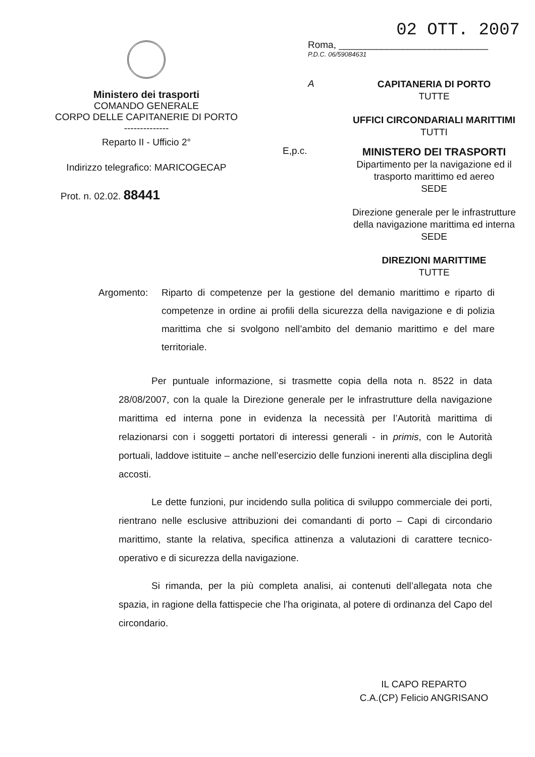Ministero dei trasporti
COMANDO GENERALE
CORPO DELLE CAPITANERIE DI PORTO
--------------
Reparto II - Ufficio 2°
Indirizzo telegrafico: MARICOGECAP
Prot. n. 02.02. 88441
02 OTT. 2007
Roma, ____________________________
P.D.C. 06/59084631
A
CAPITANERIA DI PORTO
TUTTE
UFFICI CIRCONDARIALI MARITTIMI
TUTTI
E,p.c.
MINISTERO DEI TRASPORTI
Dipartimento per la navigazione ed il trasporto marittimo ed aereo
SEDE
Direzione generale per le infrastrutture della navigazione marittima ed interna
SEDE
DIREZIONI MARITTIME
TUTTE
Argomento: Riparto di competenze per la gestione del demanio marittimo e riparto di competenze in ordine ai profili della sicurezza della navigazione e di polizia marittima che si svolgono nell’ambito del demanio marittimo e del mare territoriale.
Per puntuale informazione, si trasmette copia della nota n. 8522 in data 28/08/2007, con la quale la Direzione generale per le infrastrutture della navigazione marittima ed interna pone in evidenza la necessità per l’Autorità marittima di relazionarsi con i soggetti portatori di interessi generali - in primis, con le Autorità portuali, laddove istituite – anche nell’esercizio delle funzioni inerenti alla disciplina degli accosti.
Le dette funzioni, pur incidendo sulla politica di sviluppo commerciale dei porti, rientrano nelle esclusive attribuzioni dei comandanti di porto – Capi di circondario marittimo, stante la relativa, specifica attinenza a valutazioni di carattere tecnico-operativo e di sicurezza della navigazione.
Si rimanda, per la più completa analisi, ai contenuti dell’allegata nota che spazia, in ragione della fattispecie che l’ha originata, al potere di ordinanza del Capo del circondario.
IL CAPO REPARTO
C.A.(CP) Felicio ANGRISANO